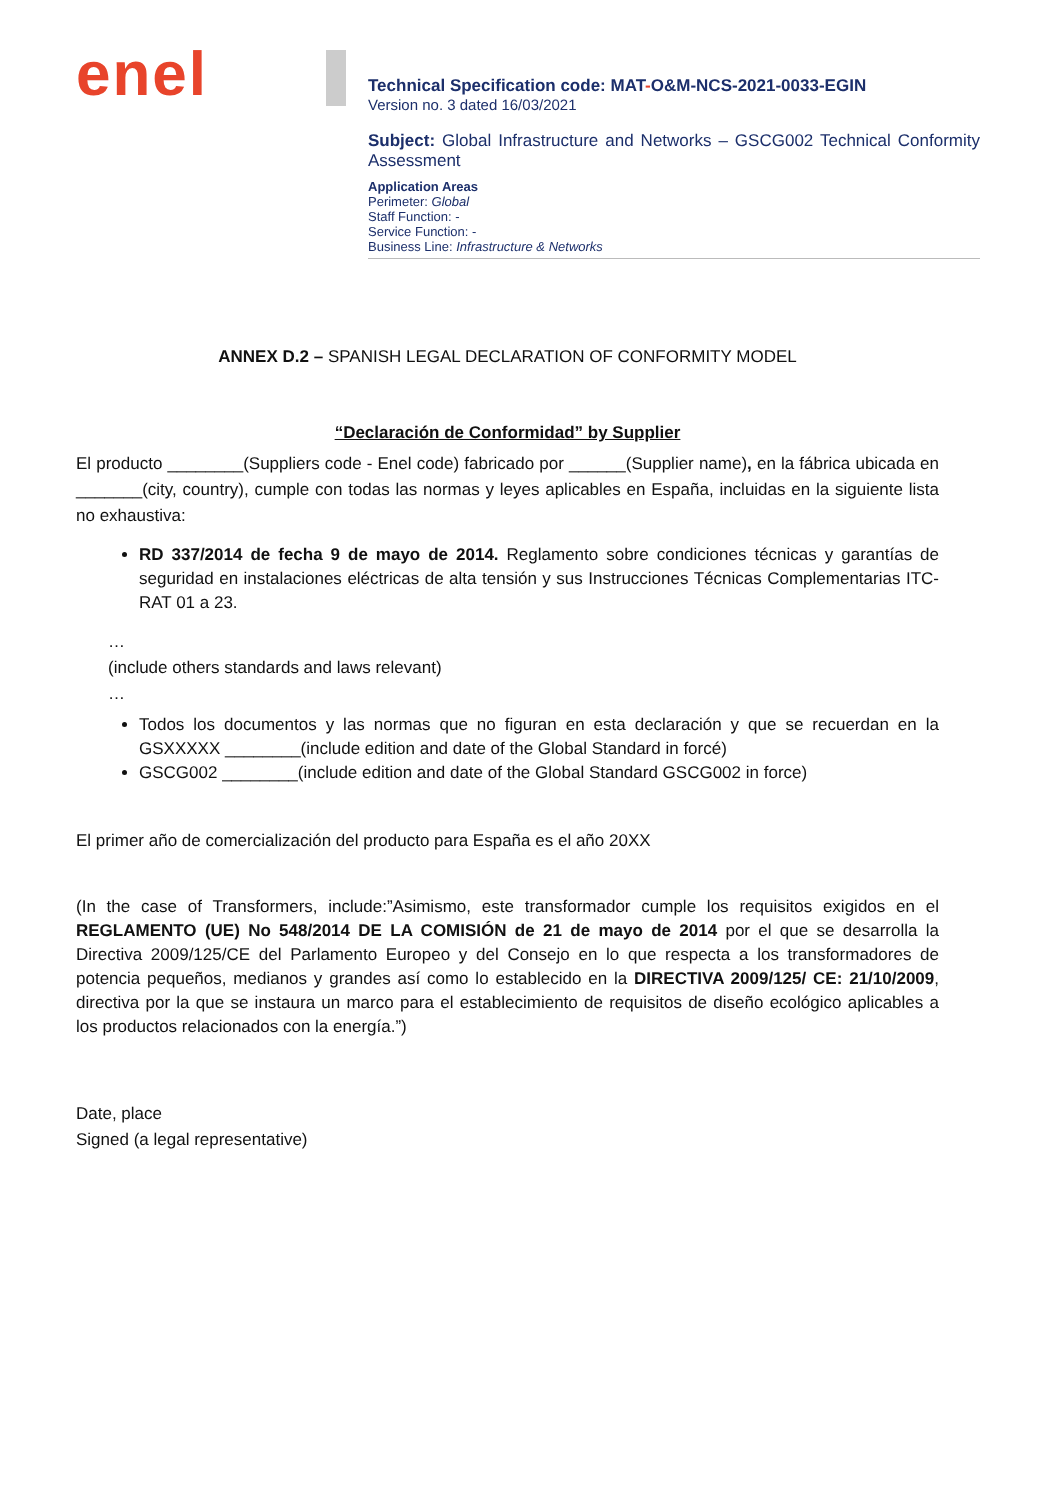enel
Technical Specification code: MAT-O&M-NCS-2021-0033-EGIN
Version no. 3 dated 16/03/2021
Subject: Global Infrastructure and Networks – GSCG002 Technical Conformity Assessment
Application Areas
Perimeter: Global
Staff Function: -
Service Function: -
Business Line: Infrastructure & Networks
ANNEX D.2 – SPANISH LEGAL DECLARATION OF CONFORMITY MODEL
“Declaración de Conformidad” by Supplier
El producto ________(Suppliers code - Enel code) fabricado por ______(Supplier name), en la fábrica ubicada en _______(city, country), cumple con todas las normas y leyes aplicables en España, incluidas en la siguiente lista no exhaustiva:
RD 337/2014 de fecha 9 de mayo de 2014. Reglamento sobre condiciones técnicas y garantías de seguridad en instalaciones eléctricas de alta tensión y sus Instrucciones Técnicas Complementarias ITC-RAT 01 a 23.
…
(include others standards and laws relevant)
…
Todos los documentos y las normas que no figuran en esta declaración y que se recuerdan en la GSXXXXX ________(include edition and date of the Global Standard in forcé)
GSCG002 ________(include edition and date of the Global Standard GSCG002 in force)
El primer año de comercialización del producto para España es el año 20XX
(In the case of Transformers, include:”Asimismo, este transformador cumple los requisitos exigidos en el REGLAMENTO (UE) No 548/2014 DE LA COMISIÓN de 21 de mayo de 2014 por el que se desarrolla la Directiva 2009/125/CE del Parlamento Europeo y del Consejo en lo que respecta a los transformadores de potencia pequeños, medianos y grandes así como lo establecido en la DIRECTIVA 2009/125/ CE: 21/10/2009, directiva por la que se instaura un marco para el establecimiento de requisitos de diseño ecológico aplicables a los productos relacionados con la energía.”)
Date, place
Signed (a legal representative)